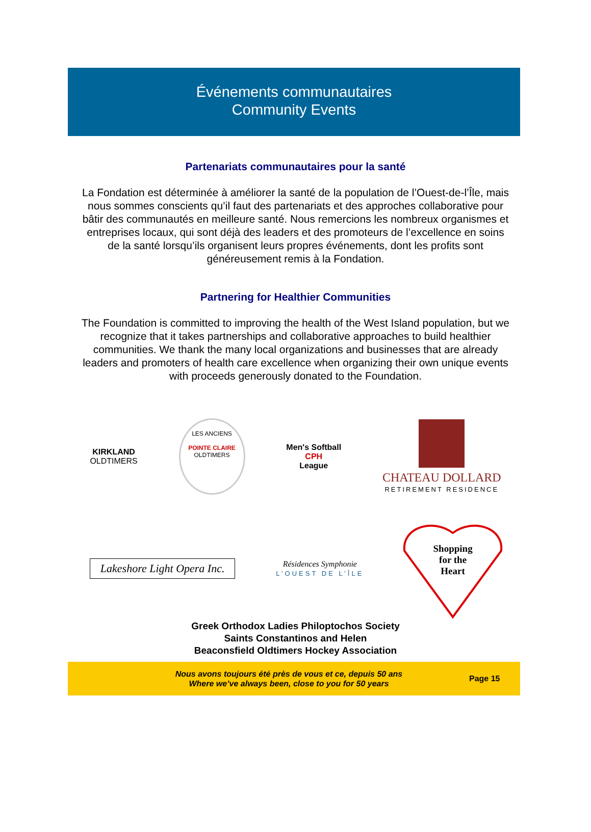Événements communautaires
Community Events
Partenariats communautaires pour la santé
La Fondation est déterminée à améliorer la santé de la population de l’Ouest-de-l’Île, mais nous sommes conscients qu’il faut des partenariats et des approches collaborative pour bâtir des communautés en meilleure santé. Nous remercions les nombreux organismes et entreprises locaux, qui sont déjà des leaders et des promoteurs de l’excellence en soins de la santé lorsqu’ils organisent leurs propres événements, dont les profits sont généreusement remis à la Fondation.
Partnering for Healthier Communities
The Foundation is committed to improving the health of the West Island population, but we recognize that it takes partnerships and collaborative approaches to build healthier communities. We thank the many local organizations and businesses that are already leaders and promoters of health care excellence when organizing their own unique events with proceeds generously donated to the Foundation.
KIRKLAND
OLDTIMERS
LES ANCIENS
POINTE CLAIRE
OLDTIMERS
Men's Softball
CPH
League
CHATEAU DOLLARD
RETIREMENT RESIDENCE
Lakeshore Light Opera Inc.
Résidences Symphonie
L’OUEST DE L’ÎLE
Shopping
for the
Heart
Greek Orthodox Ladies Philoptochos Society
Saints Constantinos and Helen
Beaconsfield Oldtimers Hockey Association
Nous avons toujours été près de vous et ce, depuis 50 ans
Where we’ve always been, close to you for 50 years
Page 15